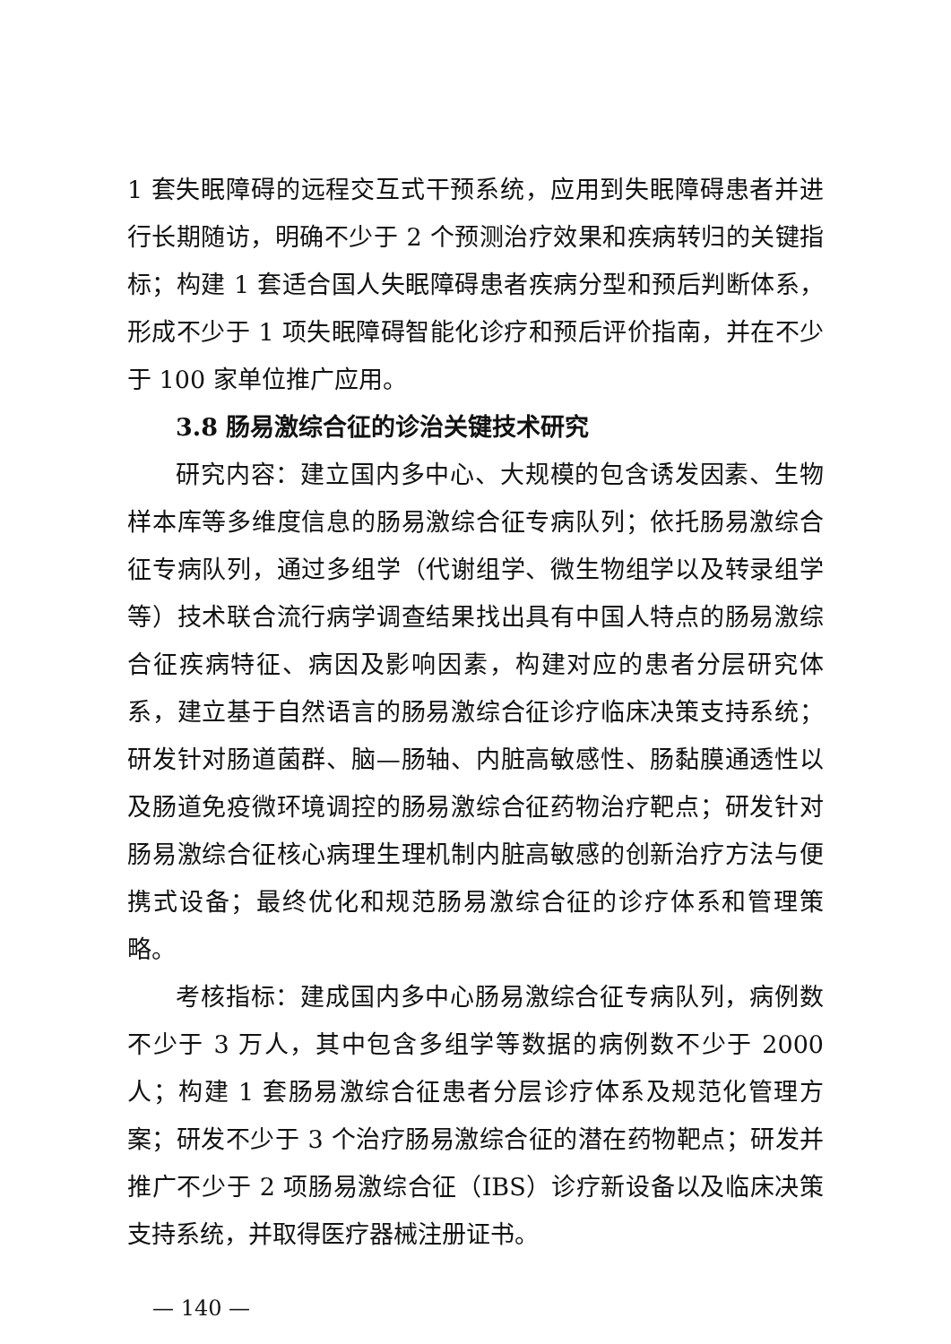1 套失眠障碍的远程交互式干预系统，应用到失眠障碍患者并进行长期随访，明确不少于 2 个预测治疗效果和疾病转归的关键指标；构建 1 套适合国人失眠障碍患者疾病分型和预后判断体系，形成不少于 1 项失眠障碍智能化诊疗和预后评价指南，并在不少于 100 家单位推广应用。
3.8 肠易激综合征的诊治关键技术研究
研究内容：建立国内多中心、大规模的包含诱发因素、生物样本库等多维度信息的肠易激综合征专病队列；依托肠易激综合征专病队列，通过多组学（代谢组学、微生物组学以及转录组学等）技术联合流行病学调查结果找出具有中国人特点的肠易激综合征疾病特征、病因及影响因素，构建对应的患者分层研究体系，建立基于自然语言的肠易激综合征诊疗临床决策支持系统；研发针对肠道菌群、脑—肠轴、内脏高敏感性、肠黏膜通透性以及肠道免疫微环境调控的肠易激综合征药物治疗靶点；研发针对肠易激综合征核心病理生理机制内脏高敏感的创新治疗方法与便携式设备；最终优化和规范肠易激综合征的诊疗体系和管理策略。
考核指标：建成国内多中心肠易激综合征专病队列，病例数不少于 3 万人，其中包含多组学等数据的病例数不少于 2000 人；构建 1 套肠易激综合征患者分层诊疗体系及规范化管理方案；研发不少于 3 个治疗肠易激综合征的潜在药物靶点；研发并推广不少于 2 项肠易激综合征（IBS）诊疗新设备以及临床决策支持系统，并取得医疗器械注册证书。
— 140 —